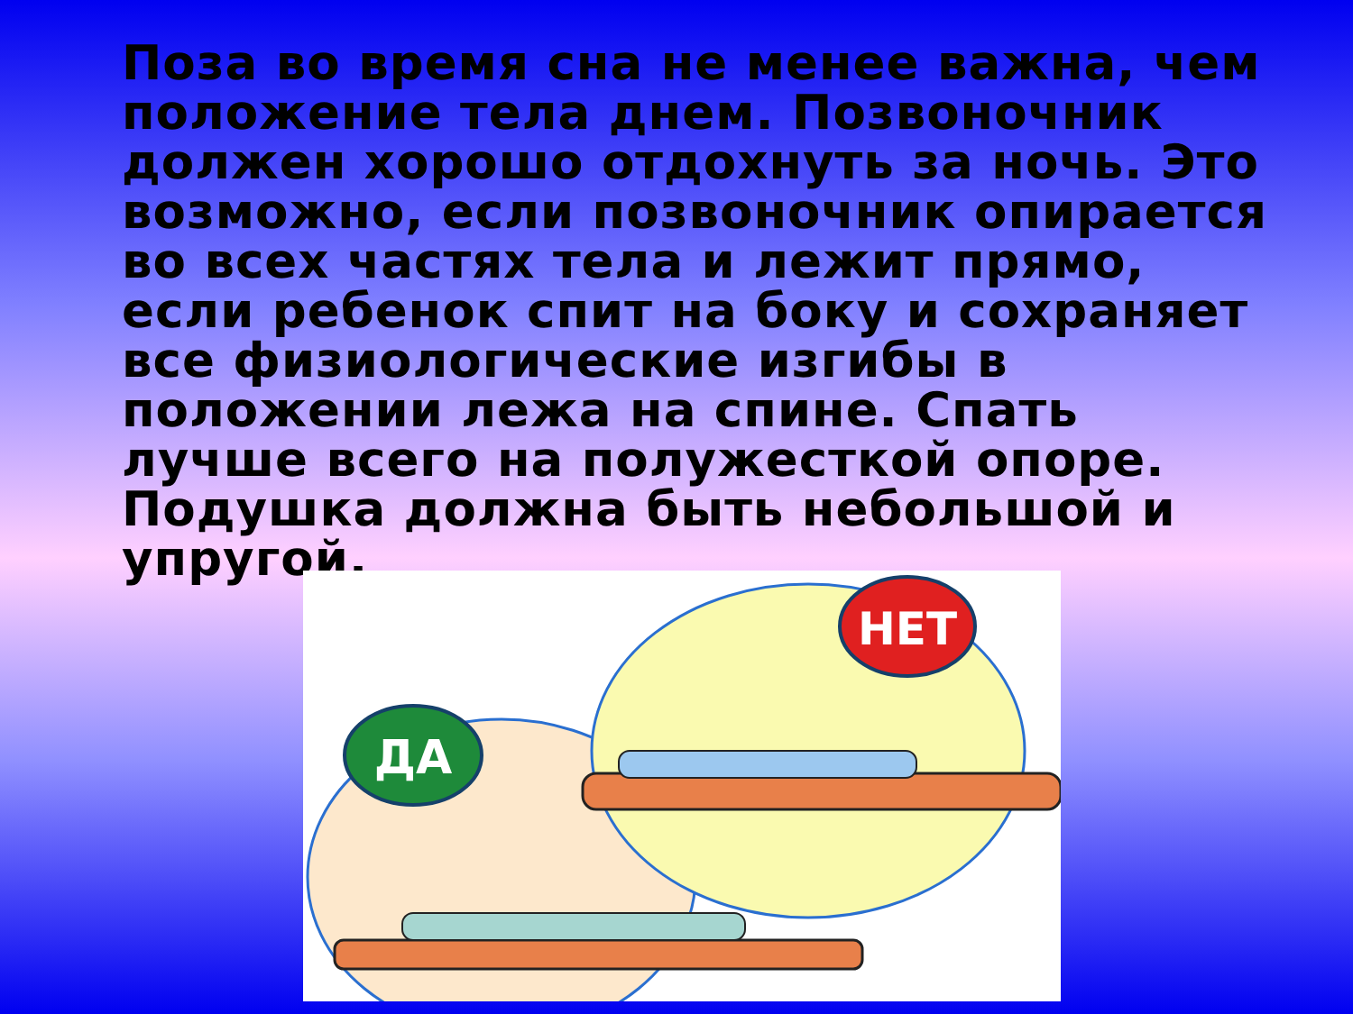Поза во время сна не менее важна, чем положение тела днем. Позвоночник должен хорошо отдохнуть за ночь. Это возможно, если позвоночник опирается во всех частях тела и лежит прямо, если ребенок спит на боку и сохраняет все физиологические изгибы в положении лежа на спине. Спать лучше всего на полужесткой опоре. Подушка должна быть небольшой и упругой.
ДА
НЕТ